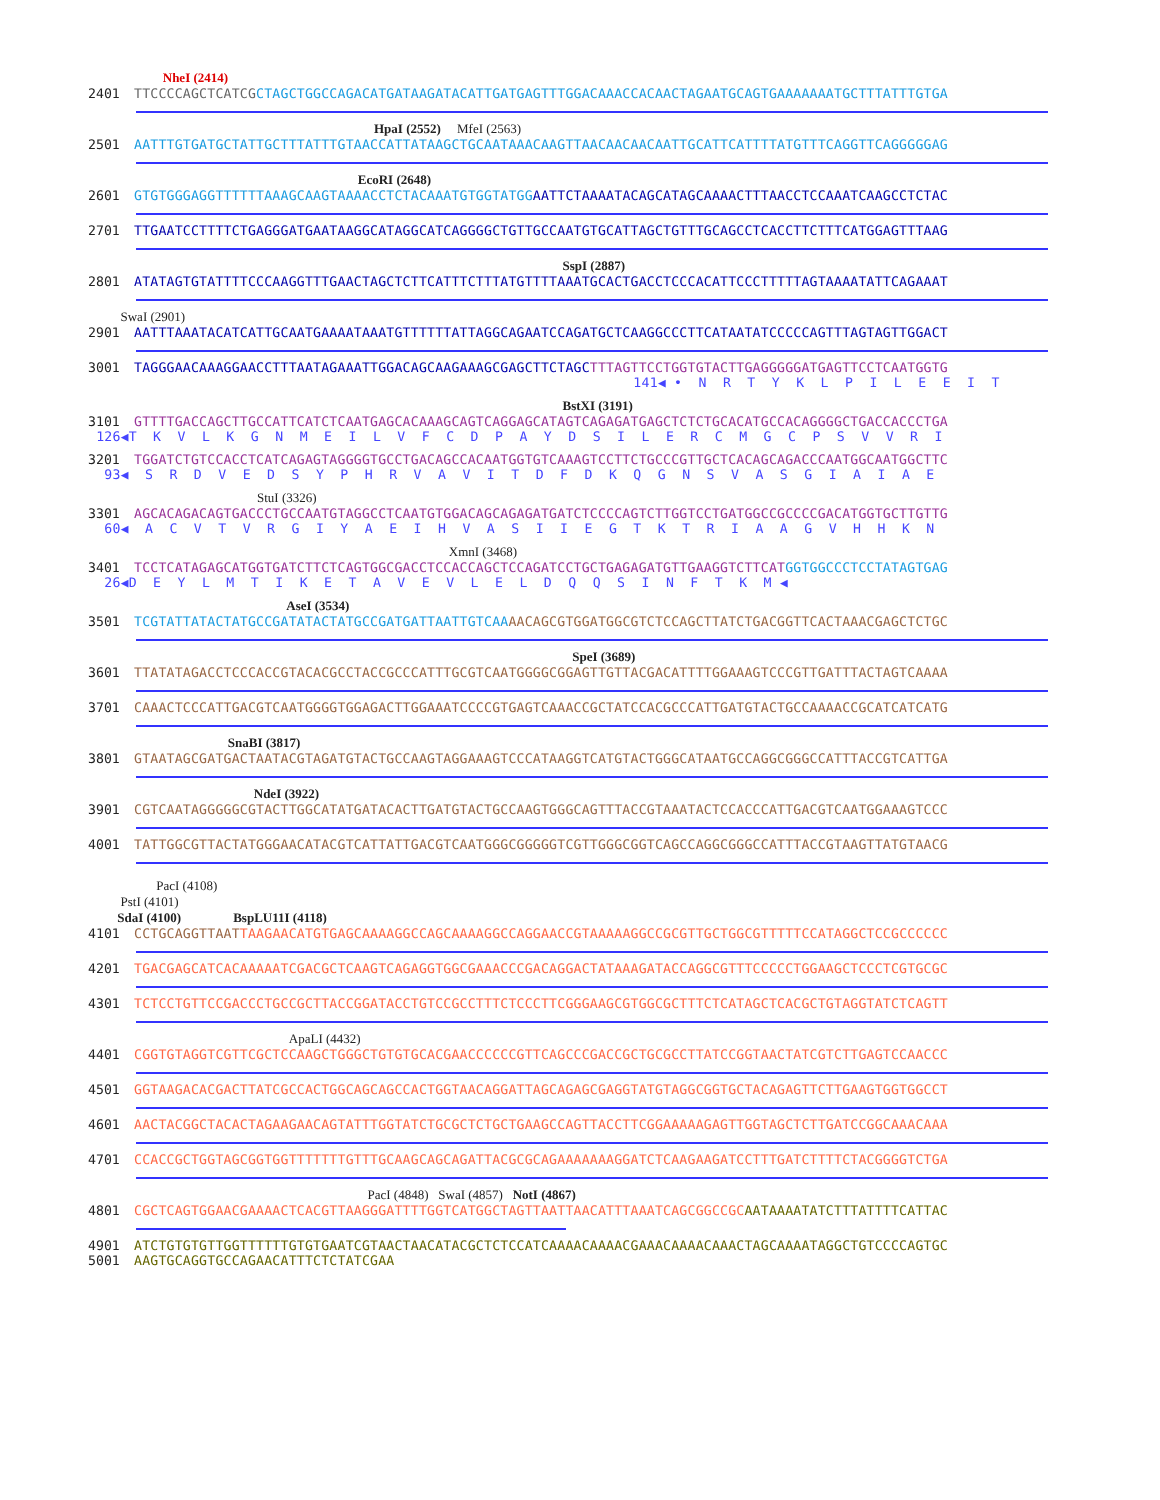NheI (2414)
2401 TTCCCCAGCTCATCG CTAGCTGGCCAGACATGATAAGATACATTGATGAGTTTGGACAAACCACAACTAGAATGCAGTGAAAAAAATGCTTTATTTGTGA
HpaI (2552) MfeI (2563)
2501 AATTTGTGATGCTATTGCTTTATTTGTAACCATTATAAGCTGCAATAAACAAGTTAACAACAACAATTGCATTCATTTTATGTTTCAGGTTCAGGGGGAG
EcoRI (2648)
2601 GTGTGGGAGGTTTTTTAAAGCAAGTAAAACCTCTACAAATGTGGTATGG AATTCTAAAATACAGCATAGCAAAACTTTAACCTCCAAATCAAGCCTCTAC
2701 TTGAATCCTTTTCTGAGGGATGAATAAGGCATAGGCATCAGGGGCTGTTGCCAATGTGCATTAGCTGTTTGCAGCCTCACCTTCTTTCATGGAGTTTAAG
SspI (2887)
2801 ATATAGTGTATTTTCCCAAGGTTTGAACTAGCTCTTCATTTCTTTATGTTTTAAATGCACTGACCTCCCACATTCCCTTTTTAGTAAAATATTCAGAAAT
SwaI (2901)
2901 AATTTAAATACATCATTGCAATGAAAATAAATGTTTTTTATTAGGCAGAATCCAGATGCTCAAGGCCCTTCATAATATCCCCCAGTTTAGTAGTTGGACT
3001 TAGGGAACAAAGGAACCTTTAATAGAAATTGGACAGCAAGAAAGCGAGCTTCTAGC TTTAGTTCCTGGTGTACTTGAGGGGGATGAGTTCCTCAATGGTG
141◀ • N R T Y K L P I L E E I T
BstXI (3191)
3101 GTTTTGACCAGCTTGCCATTCATCTCAATGAGCACAAAGCAGTCAGGAGCATAGTCAGAGATGAGCTCTCTGCACATGCCACAGGGGCTGACCACCCTGA
126◀T K V L K G N M E I L V F C D P A Y D S I L E R C M G C P S V V R I
3201 TGGATCTGTCCACCTCATCAGAGTAGGGGTGCCTGACAGCCACAATGGTGTCAAAGTCCTTCTGCCCGTTGCTCACAGCAGACCCAATGGCAATGGCTTC
93◀ S R D V E D S Y P H R V A V I T D F D K Q G N S V A S G I A I A E
StuI (3326)
3301 AGCACAGACAGTGACCCTGCCAATGTAGGCCTCAATGTGGACAGCAGAGATGATCTCCCCAGTCTTGGTCCTGATGGCCGCCCCGACATGGTGCTTGTTG
60◀ A C V T V R G I Y A E I H V A S I I E G T K T R I A A G V H H K N
XmnI (3468)
3401 TCCTCATAGAGCATGGTGATCTTCTCAGTGGCGACCTCCACCAGCTCCAGATCCTGCTGAGAGATGTTGAAGGTCTTCAT GGTGGCCCTCCTATAGTGAG
26◀D E Y L M T I K E T A V E V L E L D Q Q S I N F T K M ◀
AseI (3534)
3501 TCGTATTATACTATGCCGATATACTATGCCGATGATTAATTGTCAA AACAGCGTGGATGGCGTCTCCAGCTTATCTGACGGTTCACTAAACGAGCTCTGC
SpeI (3689)
3601 TTATATAGACCTCCCACCGTACACGCCTACCGCCCATTTGCGTCAATGGGGCGGAGTTGTTACGACATTTTGGAAAGTCCCGTTGATTTACTAGTCAAAA
3701 CAAACTCCCATTGACGTCAATGGGGTGGAGACTTGGAAATCCCCGTGAGTCAAACCGCTATCCACGCCCATTGATGTACTGCCAAAACCGCATCATCATG
SnaBI (3817)
3801 GTAATAGCGATGACTAATACGTAGATGTACTGCCAAGTAGGAAAGTCCCATAAGGTCATGTACTGGGCATAATGCCAGGCGGGCCATTTACCGTCATTGA
NdeI (3922)
3901 CGTCAATAGGGGGCGTACTTGGCATATGATACACTTGATGTACTGCCAAGTGGGCAGTTTACCGTAAATACTCCACCCATTGACGTCAATGGAAAGTCCC
4001 TATTGGCGTTACTATGGGAACATACGTCATTATTGACGTCAATGGGCGGGGGTCGTTGGGCGGTCAGCCAGGCGGGCCATTTACCGTAAGTTATGTAACG
PacI (4108)
PstI (4101)
SdaI (4100) BspLU11I (4118)
4101 CCTGCAGGTTAAT TAAGAACATGTGAGCAAAAGGCCAGCAAAAGGCCAGGAACCGTAAAAAGGCCGCGTTGCTGGCGTTTTTCCATAGGCTCCGCCCCCC
4201 TGACGAGCATCACAAAAATCGACGCTCAAGTCAGAGGTGGCGAAACCCGACAGGACTATAAAGATACCAGGCGTTTCCCCCTGGAAGCTCCCTCGTGCGC
4301 TCTCCTGTTCCGACCCTGCCGCTTACCGGATACCTGTCCGCCTTTCTCCCTTCGGGAAGCGTGGCGCTTTCTCATAGCTCACGCTGTAGGTATCTCAGTT
ApaLI (4432)
4401 CGGTGTAGGTCGTTCGCTCCAAGCTGGGCTGTGTGCACGAACCCCCCGTTCAGCCCGACCGCTGCGCCTTATCCGGTAACTATCGTCTTGAGTCCAACCC
4501 GGTAAGACACGACTTATCGCCACTGGCAGCAGCCACTGGTAACAGGATTAGCAGAGCGAGGTATGTAGGCGGTGCTACAGAGTTCTTGAAGTGGTGGCCT
4601 AACTACGGCTACACTAGAAGAACAGTATTTGGTATCTGCGCTCTGCTGAAGCCAGTTACCTTCGGAAAAAGAGTTGGTAGCTCTTGATCCGGCAAACAAA
4701 CCACCGCTGGTAGCGGTGGTTTTTTTGTTTGCAAGCAGCAGATTACGCGCAGAAAAAAAGGATCTCAAGAAGATCCTTTGATCTTTTCTACGGGGTCTGA
PacI (4848) SwaI (4857) NotI (4867)
4801 CGCTCAGTGGAACGAAAACTCACGTTAAGGGATTTTGGTCATGGCTAGTTAATTAACATTTAAATCAGCGGCCGC AATAAAATATCTTTATTTTCATTAC
4901 ATCTGTGTGTTGGTTTTTTGTGTGAATCGTAACTAACATACGCTCTCCATCAAAACAAAACGAAACAAAACAAACTAGCAAAATAGGCTGTCCCCAGTGC
5001 AAGTGCAGGTGCCAGAACATTTCTCTATCGAA